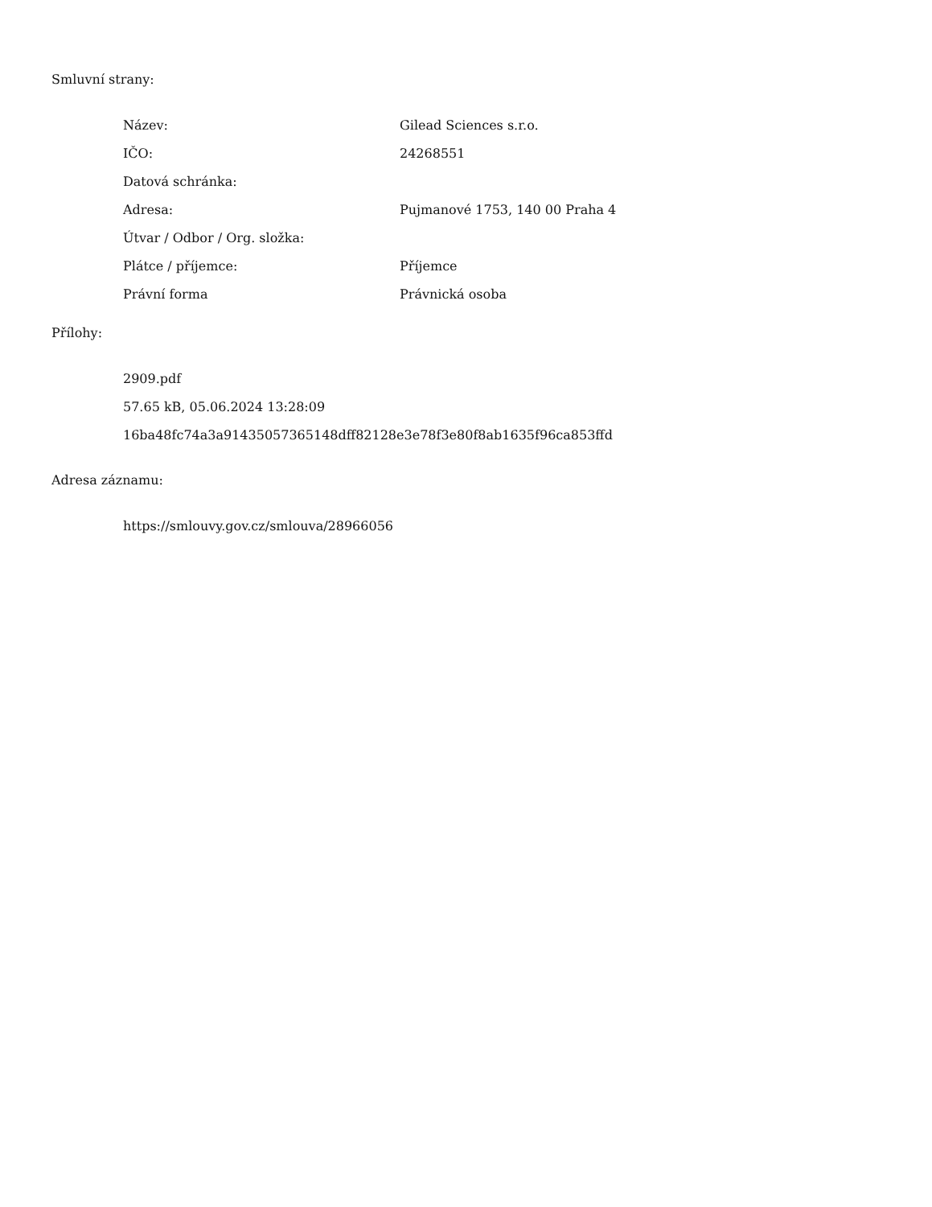Smluvní strany:
| Název: | Gilead Sciences s.r.o. |
| IČO: | 24268551 |
| Datová schránka: | |
| Adresa: | Pujmanové 1753, 140 00 Praha 4 |
| Útvar / Odbor / Org. složka: | |
| Plátce / příjemce: | Příjemce |
| Právní forma | Právnická osoba |
Přílohy:
2909.pdf
57.65 kB, 05.06.2024 13:28:09
16ba48fc74a3a91435057365148dff82128e3e78f3e80f8ab1635f96ca853ffd
Adresa záznamu:
https://smlouvy.gov.cz/smlouva/28966056